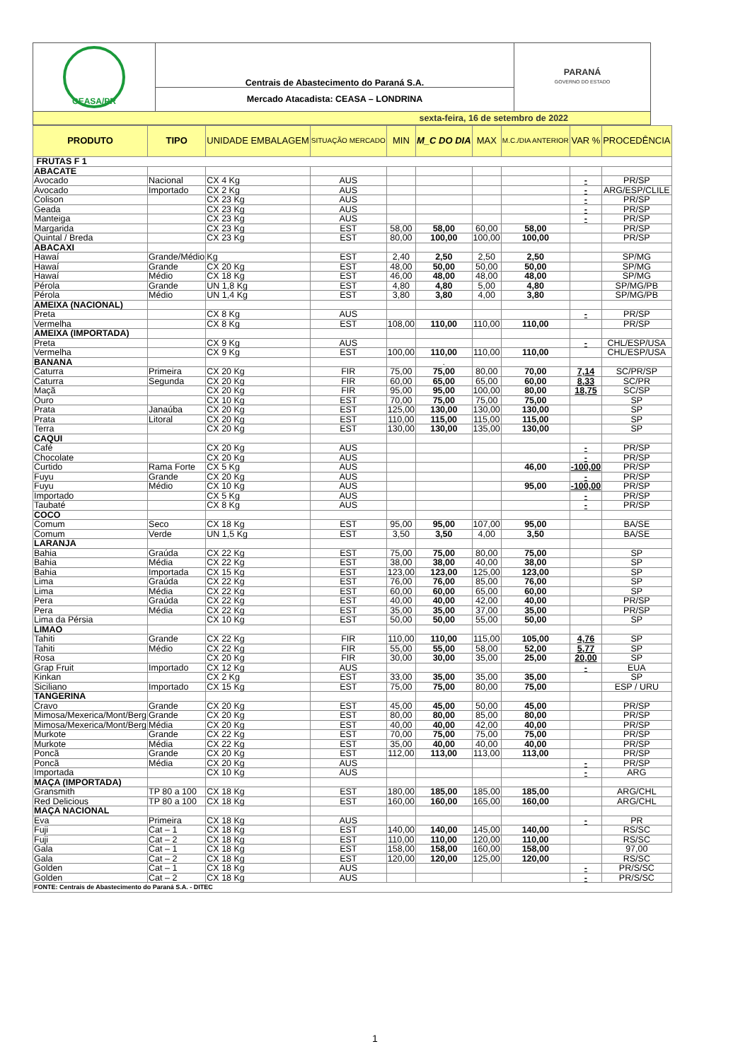| CEASA/PR | Centrais de Abastecimento do Paraná S.A. | PARANÁ GOVERNO DO ESTADO |
| | Mercado Atacadista: CEASA – LONDRINA | |
| sexta-feira, 16 de setembro de 2022 | | |
| PRODUTO | TIPO | UNIDADE EMBALAGEM | SITUAÇÃO MERCADO | MIN | M_C DO DIA | MAX | M.C./DIA ANTERIOR | VAR % | PROCEDÊNCIA |
| --- | --- | --- | --- | --- | --- | --- | --- | --- | --- |
| FRUTAS F 1 | | | | | | | | | |
| ABACATE | | | | | | | | | |
| Avocado | Nacional | CX 4 Kg | AUS | | | | | - | PR/SP |
| Avocado | Importado | CX 2 Kg | AUS | | | | | - | ARG/ESP/CLILE |
| Colison | | CX 23 Kg | AUS | | | | | - | PR/SP |
| Geada | | CX 23 Kg | AUS | | | | | - | PR/SP |
| Manteiga | | CX 23 Kg | AUS | | | | | - | PR/SP |
| Margarida | | CX 23 Kg | EST | 58,00 | 58,00 | 60,00 | 58,00 | | PR/SP |
| Quintal / Breda | | CX 23 Kg | EST | 80,00 | 100,00 | 100,00 | 100,00 | | PR/SP |
| ABACAXI | | | | | | | | | |
| Hawaí | Grande/Médio | Kg | EST | 2,40 | 2,50 | 2,50 | 2,50 | | SP/MG |
| Hawaí | Grande | CX 20 Kg | EST | 48,00 | 50,00 | 50,00 | 50,00 | | SP/MG |
| Hawaí | Médio | CX 18 Kg | EST | 46,00 | 48,00 | 48,00 | 48,00 | | SP/MG |
| Pérola | Grande | UN 1,8 Kg | EST | 4,80 | 4,80 | 5,00 | 4,80 | | SP/MG/PB |
| Pérola | Médio | UN 1,4 Kg | EST | 3,80 | 3,80 | 4,00 | 3,80 | | SP/MG/PB |
| AMEIXA (NACIONAL) | | | | | | | | | |
| Preta | | CX 8 Kg | AUS | | | | | - | PR/SP |
| Vermelha | | CX 8 Kg | EST | 108,00 | 110,00 | 110,00 | 110,00 | | PR/SP |
| AMEIXA (IMPORTADA) | | | | | | | | | |
| Preta | | CX 9 Kg | AUS | | | | | - | CHL/ESP/USA |
| Vermelha | | CX 9 Kg | EST | 100,00 | 110,00 | 110,00 | 110,00 | | CHL/ESP/USA |
| BANANA | | | | | . | | | | |
| Caturra | Primeira | CX 20 Kg | FIR | 75,00 | 75,00 | 80,00 | 70,00 | 7,14 | SC/PR/SP |
| Caturra | Segunda | CX 20 Kg | FIR | 60,00 | 65,00 | 65,00 | 60,00 | 8,33 | SC/PR |
| Maçã | | CX 20 Kg | FIR | 95,00 | 95,00 | 100,00 | 80,00 | 18,75 | SC/SP |
| Ouro | | CX 10 Kg | EST | 70,00 | 75,00 | 75,00 | 75,00 | | SP |
| Prata | Janaúba | CX 20 Kg | EST | 125,00 | 130,00 | 130,00 | 130,00 | | SP |
| Prata | Litoral | CX 20 Kg | EST | 110,00 | 115,00 | 115,00 | 115,00 | | SP |
| Terra | | CX 20 Kg | EST | 130,00 | 130,00 | 135,00 | 130,00 | | SP |
| CAQUI | | | | | | | | | |
| Café | | CX 20 Kg | AUS | | | | | - | PR/SP |
| Chocolate | | CX 20 Kg | AUS | | | | | - | PR/SP |
| Curtido | Rama Forte | CX 5 Kg | AUS | | | | 46,00 | -100,00 | PR/SP |
| Fuyu | Grande | CX 20 Kg | AUS | | | | | - | PR/SP |
| Fuyu | Médio | CX 10 Kg | AUS | | | | 95,00 | -100,00 | PR/SP |
| Importado | | CX 5 Kg | AUS | | | | | - | PR/SP |
| Taubaté | | CX 8 Kg | AUS | | | | | - | PR/SP |
| COCO | | | | | | | | | |
| Comum | Seco | CX 18 Kg | EST | 95,00 | 95,00 | 107,00 | 95,00 | | BA/SE |
| Comum | Verde | UN 1,5 Kg | EST | 3,50 | 3,50 | 4,00 | 3,50 | | BA/SE |
| LARANJA | | | | | | | | | |
| Bahia | Graúda | CX 22 Kg | EST | 75,00 | 75,00 | 80,00 | 75,00 | | SP |
| Bahia | Média | CX 22 Kg | EST | 38,00 | 38,00 | 40,00 | 38,00 | | SP |
| Bahia | Importada | CX 15 Kg | EST | 123,00 | 123,00 | 125,00 | 123,00 | | SP |
| Lima | Graúda | CX 22 Kg | EST | 76,00 | 76,00 | 85,00 | 76,00 | | SP |
| Lima | Média | CX 22 Kg | EST | 60,00 | 60,00 | 65,00 | 60,00 | | SP |
| Pera | Graúda | CX 22 Kg | EST | 40,00 | 40,00 | 42,00 | 40,00 | | PR/SP |
| Pera | Média | CX 22 Kg | EST | 35,00 | 35,00 | 37,00 | 35,00 | | PR/SP |
| Lima da Pérsia | | CX 10 Kg | EST | 50,00 | 50,00 | 55,00 | 50,00 | | SP |
| LIMAO | | | | | | | | | |
| Tahiti | Grande | CX 22 Kg | FIR | 110,00 | 110,00 | 115,00 | 105,00 | 4,76 | SP |
| Tahiti | Médio | CX 22 Kg | FIR | 55,00 | 55,00 | 58,00 | 52,00 | 5,77 | SP |
| Rosa | | CX 20 Kg | FIR | 30,00 | 30,00 | 35,00 | 25,00 | 20,00 | SP |
| Grap Fruit | Importado | CX 12 Kg | AUS | | | | | - | EUA |
| Kinkan | | CX 2 Kg | EST | 33,00 | 35,00 | 35,00 | 35,00 | | SP |
| Siciliano | Importado | CX 15 Kg | EST | 75,00 | 75,00 | 80,00 | 75,00 | | ESP / URU |
| TANGERINA | | | | | | | | | |
| Cravo | Grande | CX 20 Kg | EST | 45,00 | 45,00 | 50,00 | 45,00 | | PR/SP |
| Mimosa/Mexerica/Mont/Berg | Grande | CX 20 Kg | EST | 80,00 | 80,00 | 85,00 | 80,00 | | PR/SP |
| Mimosa/Mexerica/Mont/Berg | Média | CX 20 Kg | EST | 40,00 | 40,00 | 42,00 | 40,00 | | PR/SP |
| Murkote | Grande | CX 22 Kg | EST | 70,00 | 75,00 | 75,00 | 75,00 | | PR/SP |
| Murkote | Média | CX 22 Kg | EST | 35,00 | 40,00 | 40,00 | 40,00 | | PR/SP |
| Poncã | Grande | CX 20 Kg | EST | 112,00 | 113,00 | 113,00 | 113,00 | | PR/SP |
| Poncã | Média | CX 20 Kg | AUS | | | | | - | PR/SP |
| Importada | | CX 10 Kg | AUS | | | | | - | ARG |
| MAÇA (IMPORTADA) | | | | | | | | | |
| Gransmith | TP 80 a 100 | CX 18 Kg | EST | 180,00 | 185,00 | 185,00 | 185,00 | | ARG/CHL |
| Red Delicious | TP 80 a 100 | CX 18 Kg | EST | 160,00 | 160,00 | 165,00 | 160,00 | | ARG/CHL |
| MAÇA NACIONAL | | | | | | | | | |
| Eva | Primeira | CX 18 Kg | AUS | | | | | - | PR |
| Fuji | Cat – 1 | CX 18 Kg | EST | 140,00 | 140,00 | 145,00 | 140,00 | | RS/SC |
| Fuji | Cat – 2 | CX 18 Kg | EST | 110,00 | 110,00 | 120,00 | 110,00 | | RS/SC |
| Gala | Cat – 1 | CX 18 Kg | EST | 158,00 | 158,00 | 160,00 | 158,00 | | 97,00 |
| Gala | Cat – 2 | CX 18 Kg | EST | 120,00 | 120,00 | 125,00 | 120,00 | | RS/SC |
| Golden | Cat – 1 | CX 18 Kg | AUS | | | | | - | PR/S/SC |
| Golden | Cat – 2 | CX 18 Kg | AUS | | | | | - | PR/S/SC |
| FONTE: Centrais de Abastecimento do Paraná S.A. - DITEC | | | | | | | | | |
1